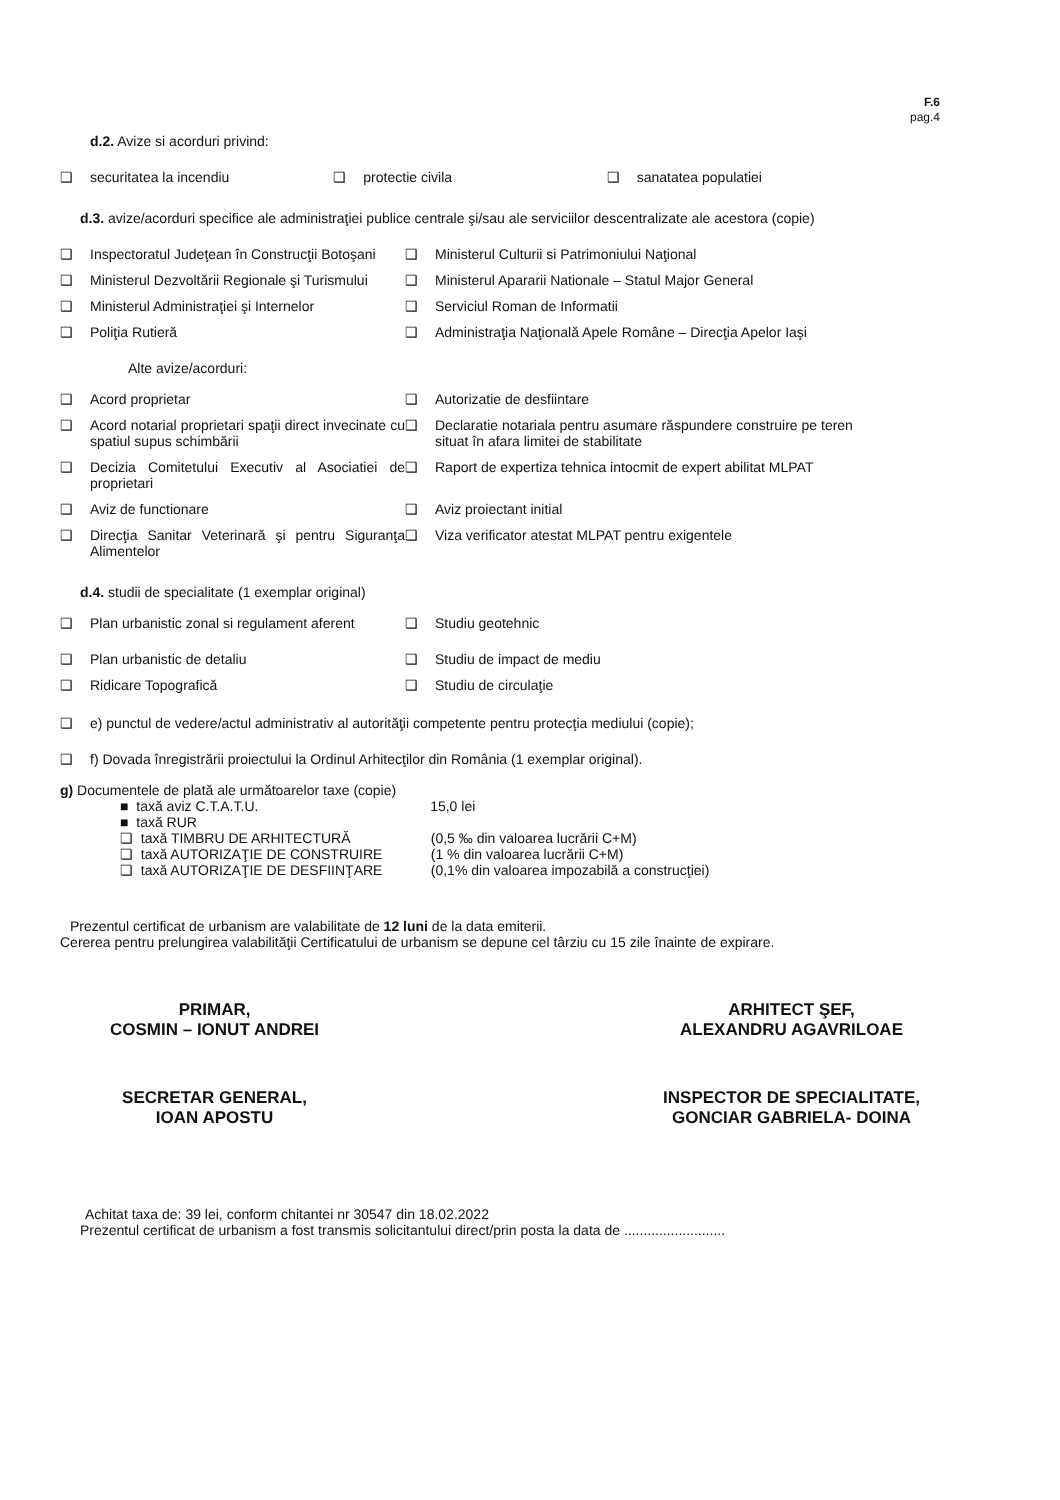F.6
pag.4
d.2. Avize si acorduri privind:
❑ securitatea la incendiu ❑ protectie civila ❑ sanatatea populatiei
d.3. avize/acorduri specifice ale administraţiei publice centrale şi/sau ale serviciilor descentralizate ale acestora (copie)
❑ Inspectoratul Judeţean în Construcţii Botoşani
❑ Ministerul Culturii si Patrimoniului Naţional
❑ Ministerul Dezvoltării Regionale şi Turismului
❑ Ministerul Apararii Nationale – Statul Major General
❑ Ministerul Administraţiei şi Internelor
❑ Serviciul Roman de Informatii
❑ Poliţia Rutieră ❑ Administraţia Naţională Apele Române – Direcţia Apelor Iaşi
Alte avize/acorduri:
❑ Acord proprietar ❑ Autorizatie de desfiintare
❑ Acord notarial proprietari spaţii direct invecinate cu spatiul supus schimbării
❑ Declaratie notariala pentru asumare răspundere construire pe teren situat în afara limitei de stabilitate
❑ Decizia Comitetului Executiv al Asociatiei de proprietari
❑ Raport de expertiza tehnica intocmit de expert abilitat MLPAT
❑ Aviz de functionare ❑ Aviz proiectant initial
❑ Direcţia Sanitar Veterinară şi pentru Siguranţa Alimentelor
❑ Viza verificator atestat MLPAT pentru exigentele
d.4. studii de specialitate (1 exemplar original)
❑ Plan urbanistic zonal si regulament aferent
❑ Studiu geotehnic
❑ Plan urbanistic de detaliu ❑ Studiu de impact de mediu
❑ Ridicare Topografică ❑ Studiu de circulaţie
❑ e) punctul de vedere/actul administrativ al autorităţii competente pentru protecţia mediului (copie);
❑ f) Dovada înregistrării proiectului la Ordinul Arhitecţilor din România (1 exemplar original).
g) Documentele de plată ale următoarelor taxe (copie)
■ taxă aviz C.T.A.T.U. 15,0 lei
■ taxă RUR
❑ taxă TIMBRU DE ARHITECTURĂ (0,5 ‰ din valoarea lucrării C+M)
❑ taxă AUTORIZAŢIE DE CONSTRUIRE (1 % din valoarea lucrării C+M)
❑ taxă AUTORIZAŢIE DE DESFIINŢARE (0,1% din valoarea impozabilă a construcţiei)
Prezentul certificat de urbanism are valabilitate de 12 luni de la data emiterii.
Cererea pentru prelungirea valabilităţii Certificatului de urbanism se depune cel târziu cu 15 zile înainte de expirare.
PRIMAR,
COSMIN – IONUT ANDREI
SECRETAR GENERAL,
IOAN APOSTU
ARHITECT ŞEF,
ALEXANDRU AGAVRILOAE
INSPECTOR DE SPECIALITATE,
GONCIAR GABRIELA- DOINA
Achitat taxa de: 39 lei, conform chitantei nr 30547 din 18.02.2022
Prezentul certificat de urbanism a fost transmis solicitantului direct/prin posta la data de ..........................